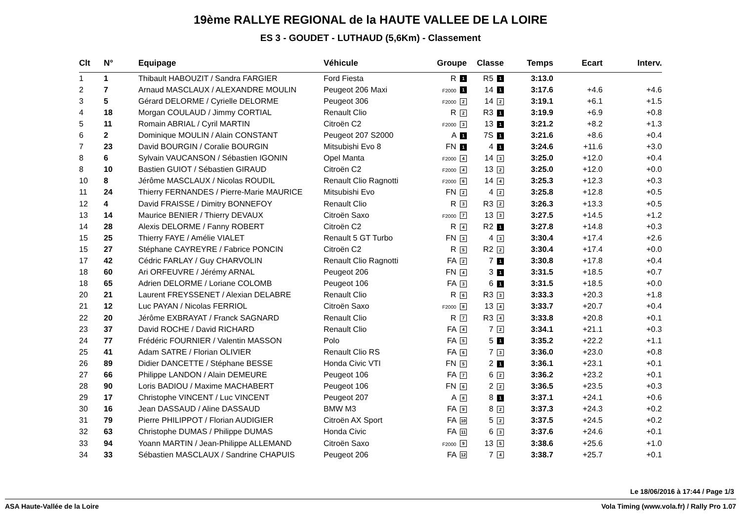19ème RALLYE REGIONAL de la HAUTE VALLEE DE LA LOIRE
ES 3 - GOUDET - LUTHAUD (5,6Km) - Classement
| Clt | N° | Equipage | Véhicule | Groupe | Classe | Temps | Ecart | Interv. |
| --- | --- | --- | --- | --- | --- | --- | --- | --- |
| 1 | 1 | Thibault HABOUZIT / Sandra FARGIER | Ford Fiesta | R 1 | R5 1 | 3:13.0 | | |
| 2 | 7 | Arnaud MASCLAUX / ALEXANDRE MOULIN | Peugeot 206 Maxi | F2000 1 | 14 1 | 3:17.6 | +4.6 | +4.6 |
| 3 | 5 | Gérard DELORME / Cyrielle DELORME | Peugeot 306 | F2000 2 | 14 2 | 3:19.1 | +6.1 | +1.5 |
| 4 | 18 | Morgan COULAUD / Jimmy CORTIAL | Renault Clio | R 2 | R3 1 | 3:19.9 | +6.9 | +0.8 |
| 5 | 11 | Romain ABRIAL / Cyril MARTIN | Citroën C2 | F2000 3 | 13 1 | 3:21.2 | +8.2 | +1.3 |
| 6 | 2 | Dominique MOULIN / Alain CONSTANT | Peugeot 207 S2000 | A 1 | 7S 1 | 3:21.6 | +8.6 | +0.4 |
| 7 | 23 | David BOURGIN / Coralie BOURGIN | Mitsubishi Evo 8 | FN 1 | 4 1 | 3:24.6 | +11.6 | +3.0 |
| 8 | 6 | Sylvain VAUCANSON / Sébastien IGONIN | Opel Manta | F2000 4 | 14 3 | 3:25.0 | +12.0 | +0.4 |
| 8 | 10 | Bastien GUIOT / Sébastien GIRAUD | Citroën C2 | F2000 4 | 13 2 | 3:25.0 | +12.0 | +0.0 |
| 10 | 8 | Jérôme MASCLAUX / Nicolas ROUDIL | Renault Clio Ragnotti | F2000 6 | 14 4 | 3:25.3 | +12.3 | +0.3 |
| 11 | 24 | Thierry FERNANDES / Pierre-Marie MAURICE | Mitsubishi Evo | FN 2 | 4 2 | 3:25.8 | +12.8 | +0.5 |
| 12 | 4 | David FRAISSE / Dimitry BONNEFOY | Renault Clio | R 3 | R3 2 | 3:26.3 | +13.3 | +0.5 |
| 13 | 14 | Maurice BENIER / Thierry DEVAUX | Citroën Saxo | F2000 7 | 13 3 | 3:27.5 | +14.5 | +1.2 |
| 14 | 28 | Alexis DELORME / Fanny ROBERT | Citroën C2 | R 4 | R2 1 | 3:27.8 | +14.8 | +0.3 |
| 15 | 25 | Thierry FAYE / Amélie VIALET | Renault 5 GT Turbo | FN 3 | 4 3 | 3:30.4 | +17.4 | +2.6 |
| 15 | 27 | Stéphane CAYREYRE / Fabrice PONCIN | Citroën C2 | R 5 | R2 2 | 3:30.4 | +17.4 | +0.0 |
| 17 | 42 | Cédric FARLAY / Guy CHARVOLIN | Renault Clio Ragnotti | FA 2 | 7 1 | 3:30.8 | +17.8 | +0.4 |
| 18 | 60 | Ari ORFEUVRE / Jérémy ARNAL | Peugeot 206 | FN 4 | 3 1 | 3:31.5 | +18.5 | +0.7 |
| 18 | 65 | Adrien DELORME / Loriane COLOMB | Peugeot 106 | FA 3 | 6 1 | 3:31.5 | +18.5 | +0.0 |
| 20 | 21 | Laurent FREYSSENET / Alexian DELABRE | Renault Clio | R 6 | R3 3 | 3:33.3 | +20.3 | +1.8 |
| 21 | 12 | Luc PAYAN / Nicolas FERRIOL | Citroën Saxo | F2000 8 | 13 4 | 3:33.7 | +20.7 | +0.4 |
| 22 | 20 | Jérôme EXBRAYAT / Franck SAGNARD | Renault Clio | R 7 | R3 4 | 3:33.8 | +20.8 | +0.1 |
| 23 | 37 | David ROCHE / David RICHARD | Renault Clio | FA 4 | 7 2 | 3:34.1 | +21.1 | +0.3 |
| 24 | 77 | Frédéric FOURNIER / Valentin MASSON | Polo | FA 5 | 5 1 | 3:35.2 | +22.2 | +1.1 |
| 25 | 41 | Adam SATRE / Florian OLIVIER | Renault Clio RS | FA 6 | 7 3 | 3:36.0 | +23.0 | +0.8 |
| 26 | 89 | Didier DANCETTE / Stéphane BESSE | Honda Civic VTI | FN 5 | 2 1 | 3:36.1 | +23.1 | +0.1 |
| 27 | 66 | Philippe LANDON / Alain DEMEURE | Peugeot 106 | FA 7 | 6 2 | 3:36.2 | +23.2 | +0.1 |
| 28 | 90 | Loris BADIOU / Maxime MACHABERT | Peugeot 106 | FN 6 | 2 2 | 3:36.5 | +23.5 | +0.3 |
| 29 | 17 | Christophe VINCENT / Luc VINCENT | Peugeot 207 | A 8 | 8 1 | 3:37.1 | +24.1 | +0.6 |
| 30 | 16 | Jean DASSAUD / Aline DASSAUD | BMW M3 | FA 9 | 8 2 | 3:37.3 | +24.3 | +0.2 |
| 31 | 79 | Pierre PHILIPPOT / Florian AUDIGIER | Citroën AX Sport | FA 10 | 5 2 | 3:37.5 | +24.5 | +0.2 |
| 32 | 63 | Christophe DUMAS / Philippe DUMAS | Honda Civic | FA 11 | 6 3 | 3:37.6 | +24.6 | +0.1 |
| 33 | 94 | Yoann MARTIN / Jean-Philippe ALLEMAND | Citroën Saxo | F2000 9 | 13 5 | 3:38.6 | +25.6 | +1.0 |
| 34 | 33 | Sébastien MASCLAUX / Sandrine CHAPUIS | Peugeot 206 | FA 12 | 7 4 | 3:38.7 | +25.7 | +0.1 |
Le 18/06/2016 à 17:44 / Page 1/3
ASA Haute-Vallée de la Loire Vola Timing (www.vola.fr) / Rally Pro 1.07